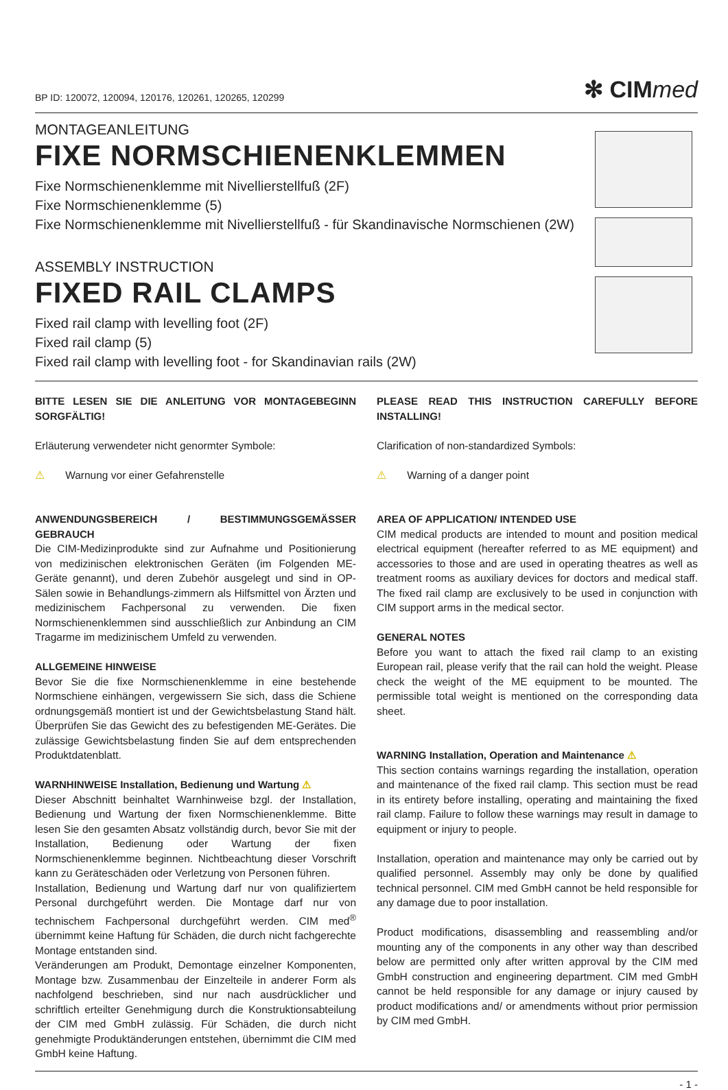BP ID: 120072, 120094, 120176, 120261, 120265, 120299
✻ CIMmed
MONTAGEANLEITUNG
FIXE NORMSCHIENENKLEMMEN
Fixe Normschienenklemme mit Nivellierstellfuß (2F)
Fixe Normschienenklemme (5)
Fixe Normschienenklemme mit Nivellierstellfuß - für Skandinavische Normschienen (2W)
ASSEMBLY INSTRUCTION
FIXED RAIL CLAMPS
Fixed rail clamp with levelling foot (2F)
Fixed rail clamp (5)
Fixed rail clamp with levelling foot - for Skandinavian rails (2W)
BITTE LESEN SIE DIE ANLEITUNG VOR MONTAGEBEGINN SORGFÄLTIG!
Erläuterung verwendeter nicht genormter Symbole:
⚠ Warnung vor einer Gefahrenstelle
ANWENDUNGSBEREICH / BESTIMMUNGSGEMÄSSER GEBRAUCH
Die CIM-Medizinprodukte sind zur Aufnahme und Positionierung von medizinischen elektronischen Geräten (im Folgenden ME-Geräte genannt), und deren Zubehör ausgelegt und sind in OP-Sälen sowie in Behandlungs-zimmern als Hilfsmittel von Ärzten und medizinischem Fachpersonal zu verwenden. Die fixen Normschienenklemmen sind ausschließlich zur Anbindung an CIM Tragarme im medizinischem Umfeld zu verwenden.
ALLGEMEINE HINWEISE
Bevor Sie die fixe Normschienenklemme in eine bestehende Normschiene einhängen, vergewissern Sie sich, dass die Schiene ordnungsgemäß montiert ist und der Gewichtsbelastung Stand hält. Überprüfen Sie das Gewicht des zu befestigenden ME-Gerätes. Die zulässige Gewichtsbelastung finden Sie auf dem entsprechenden Produktdatenblatt.
WARNHINWEISE Installation, Bedienung und Wartung ⚠
Dieser Abschnitt beinhaltet Warnhinweise bzgl. der Installation, Bedienung und Wartung der fixen Normschienenklemme. Bitte lesen Sie den gesamten Absatz vollständig durch, bevor Sie mit der Installation, Bedienung oder Wartung der fixen Normschienenklemme beginnen. Nichtbeachtung dieser Vorschrift kann zu Geräteschäden oder Verletzung von Personen führen.
Installation, Bedienung und Wartung darf nur von qualifiziertem Personal durchgeführt werden. Die Montage darf nur von technischem Fachpersonal durchgeführt werden. CIM med<sup>®</sup> übernimmt keine Haftung für Schäden, die durch nicht fachgerechte Montage entstanden sind.
Veränderungen am Produkt, Demontage einzelner Komponenten, Montage bzw. Zusammenbau der Einzelteile in anderer Form als nachfolgend beschrieben, sind nur nach ausdrücklicher und schriftlich erteilter Genehmigung durch die Konstruktionsabteilung der CIM med GmbH zulässig. Für Schäden, die durch nicht genehmigte Produktänderungen entstehen, übernimmt die CIM med GmbH keine Haftung.
PLEASE READ THIS INSTRUCTION CAREFULLY BEFORE INSTALLING!
Clarification of non-standardized Symbols:
⚠ Warning of a danger point
AREA OF APPLICATION/ INTENDED USE
CIM medical products are intended to mount and position medical electrical equipment (hereafter referred to as ME equipment) and accessories to those and are used in operating theatres as well as treatment rooms as auxiliary devices for doctors and medical staff. The fixed rail clamp are exclusively to be used in conjunction with CIM support arms in the medical sector.
GENERAL NOTES
Before you want to attach the fixed rail clamp to an existing European rail, please verify that the rail can hold the weight. Please check the weight of the ME equipment to be mounted. The permissible total weight is mentioned on the corresponding data sheet.
WARNING Installation, Operation and Maintenance ⚠
This section contains warnings regarding the installation, operation and maintenance of the fixed rail clamp. This section must be read in its entirety before installing, operating and maintaining the fixed rail clamp. Failure to follow these warnings may result in damage to equipment or injury to people.
Installation, operation and maintenance may only be carried out by qualified personnel. Assembly may only be done by qualified technical personnel. CIM med GmbH cannot be held responsible for any damage due to poor installation.
Product modifications, disassembling and reassembling and/or mounting any of the components in any other way than described below are permitted only after written approval by the CIM med GmbH construction and engineering department. CIM med GmbH cannot be held responsible for any damage or injury caused by product modifications and/ or amendments without prior permission by CIM med GmbH.
- 1 -